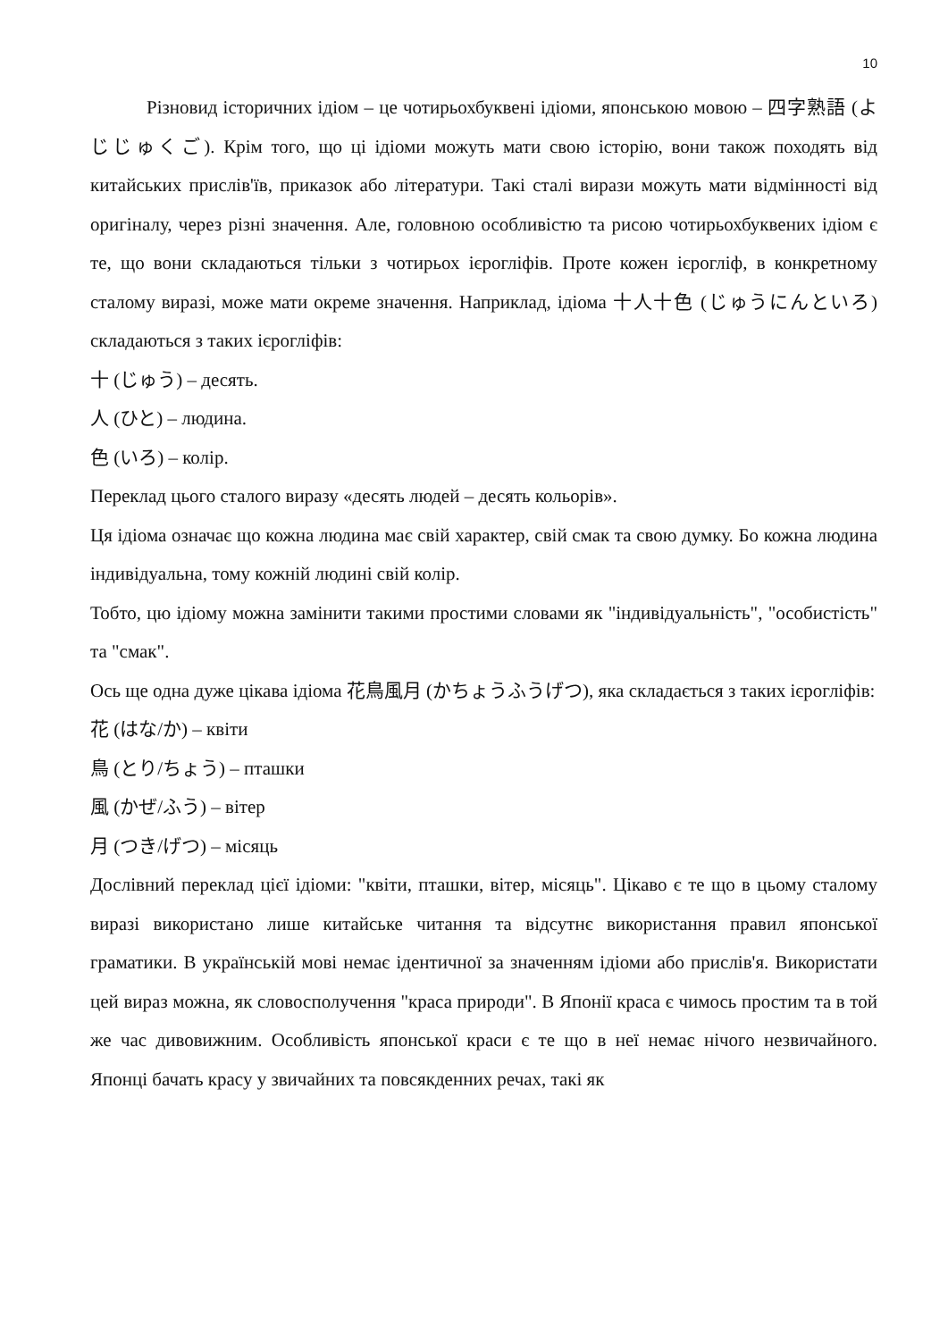10
Різновид історичних ідіом – це чотирьохбуквені ідіоми, японською мовою – 四字熟語 (よじじゅくご). Крім того, що ці ідіоми можуть мати свою історію, вони також походять від китайських прислів'їв, приказок або літератури. Такі сталі вирази можуть мати відмінності від оригіналу, через різні значення. Але, головною особливістю та рисою чотирьохбуквених ідіом є те, що вони складаються тільки з чотирьох ієрогліфів. Проте кожен ієрогліф, в конкретному сталому виразі, може мати окреме значення. Наприклад, ідіома 十人十色 (じゅうにんといろ) складаються з таких ієрогліфів:
十 (じゅう) – десять.
人 (ひと) – людина.
色 (いろ) – колір.
Переклад цього сталого виразу «десять людей – десять кольорів».
Ця ідіома означає що кожна людина має свій характер, свій смак та свою думку. Бо кожна людина індивідуальна, тому кожній людині свій колір.
Тобто, цю ідіому можна замінити такими простими словами як "індивідуальність", "особистість" та "смак".
Ось ще одна дуже цікава ідіома 花鳥風月 (かちょうふうげつ), яка складається з таких ієрогліфів:
花 (はな/か) – квіти
鳥 (とり/ちょう) – пташки
風 (かぜ/ふう) – вітер
月 (つき/げつ) – місяць
Дослівний переклад цієї ідіоми: "квіти, пташки, вітер, місяць". Цікаво є те що в цьому сталому виразі використано лише китайське читання та відсутнє використання правил японської граматики. В українській мові немає ідентичної за значенням ідіоми або прислів'я. Використати цей вираз можна, як словосполучення "краса природи". В Японії краса є чимось простим та в той же час дивовижним. Особливість японської краси є те що в неї немає нічого незвичайного. Японці бачать красу у звичайних та повсякденних речах, такі як